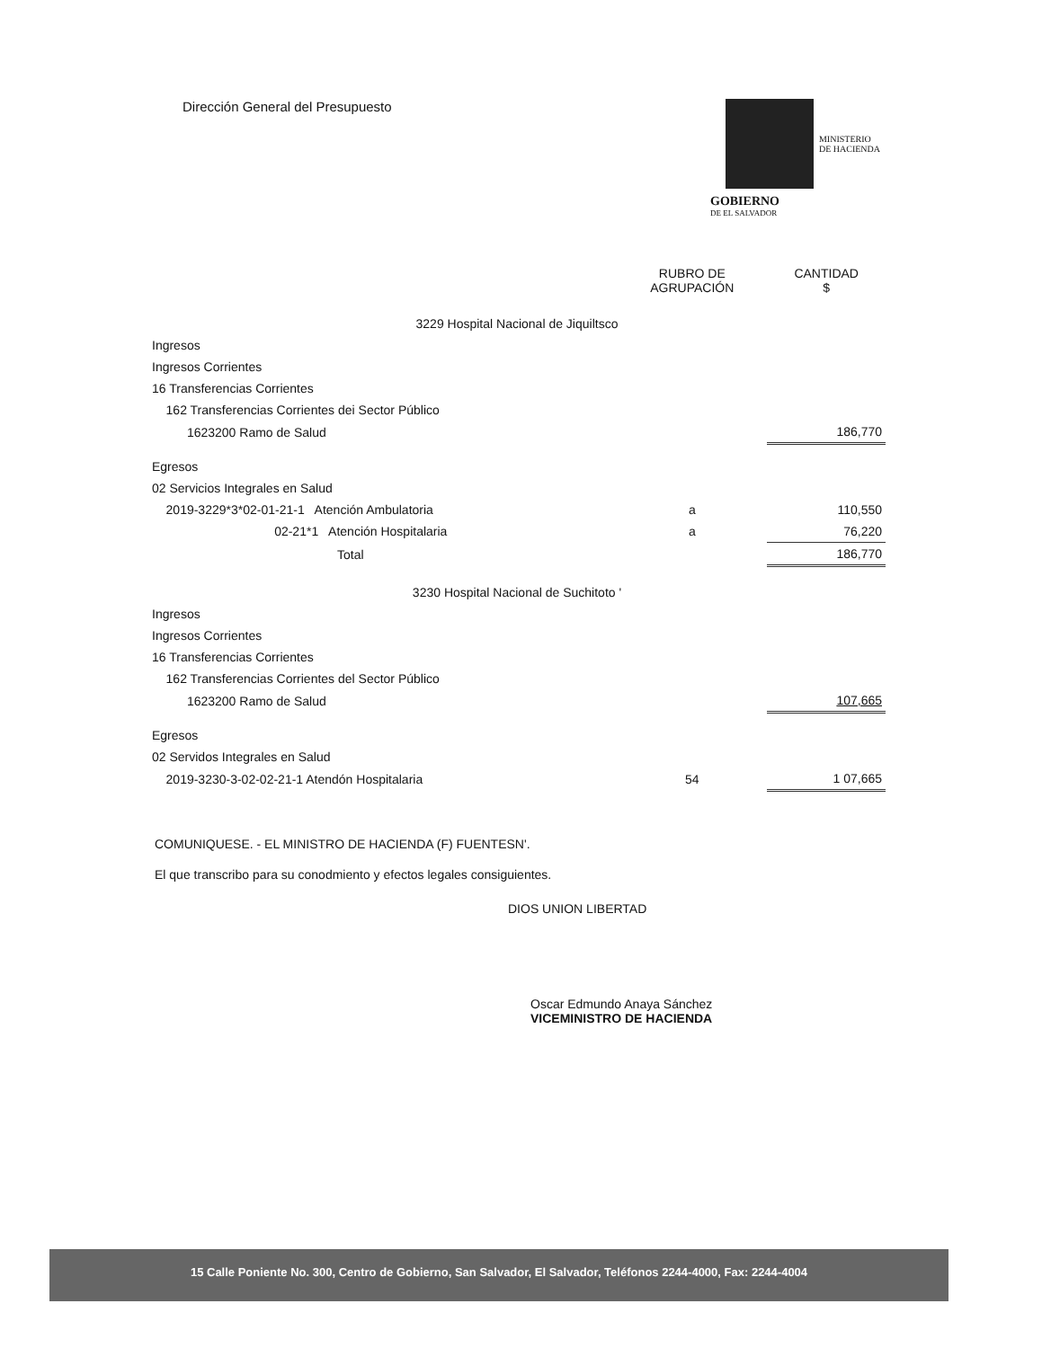Dirección General del Presupuesto
MINISTERIO
DE HACIENDA
GOBIERNO
DE EL SALVADOR
| | | RUBRO DE AGRUPACIÓN | CANTIDAD $ |
| --- | --- | --- | --- |
| 3229 Hospital Nacional de Jiquiltsco | | | |
| Ingresos | | | |
| Ingresos Corrientes | | | |
| 16 Transferencias Corrientes | | | |
| 162 Transferencias Corrientes dei Sector Público | | | |
| 1623200 Ramo de Salud | | | 186,770 |
| Egresos | | | |
| 02 Servicios Integrales en Salud | | | |
| 2019-3229*3*02-01-21-1 Atención Ambulatoria | | a | 110,550 |
| 02-21*1 Atención Hospitalaria | | a | 76,220 |
| Total | | | 186,770 |
| 3230 Hospital Nacional de Suchitoto ' | | | |
| Ingresos | | | |
| Ingresos Corrientes | | | |
| 16 Transferencias Corrientes | | | |
| 162 Transferencias Corrientes del Sector Público | | | |
| 1623200 Ramo de Salud | | | 107,665 |
| Egresos | | | |
| 02 Servidos Integrales en Salud | | | |
| 2019-3230-3-02-02-21-1 Atendón Hospitalaria | | 54 | 1 07,665 |
COMUNIQUESE. - EL MINISTRO DE HACIENDA (F) FUENTESN'.
El que transcribo para su conodmiento y efectos legales consiguientes.
DIOS UNION LIBERTAD
Oscar Edmundo Anaya Sánchez
VICEMINISTRO DE HACIENDA
15 Calle Poniente No. 300, Centro de Gobierno, San Salvador, El Salvador, Teléfonos 2244-4000, Fax: 2244-4004